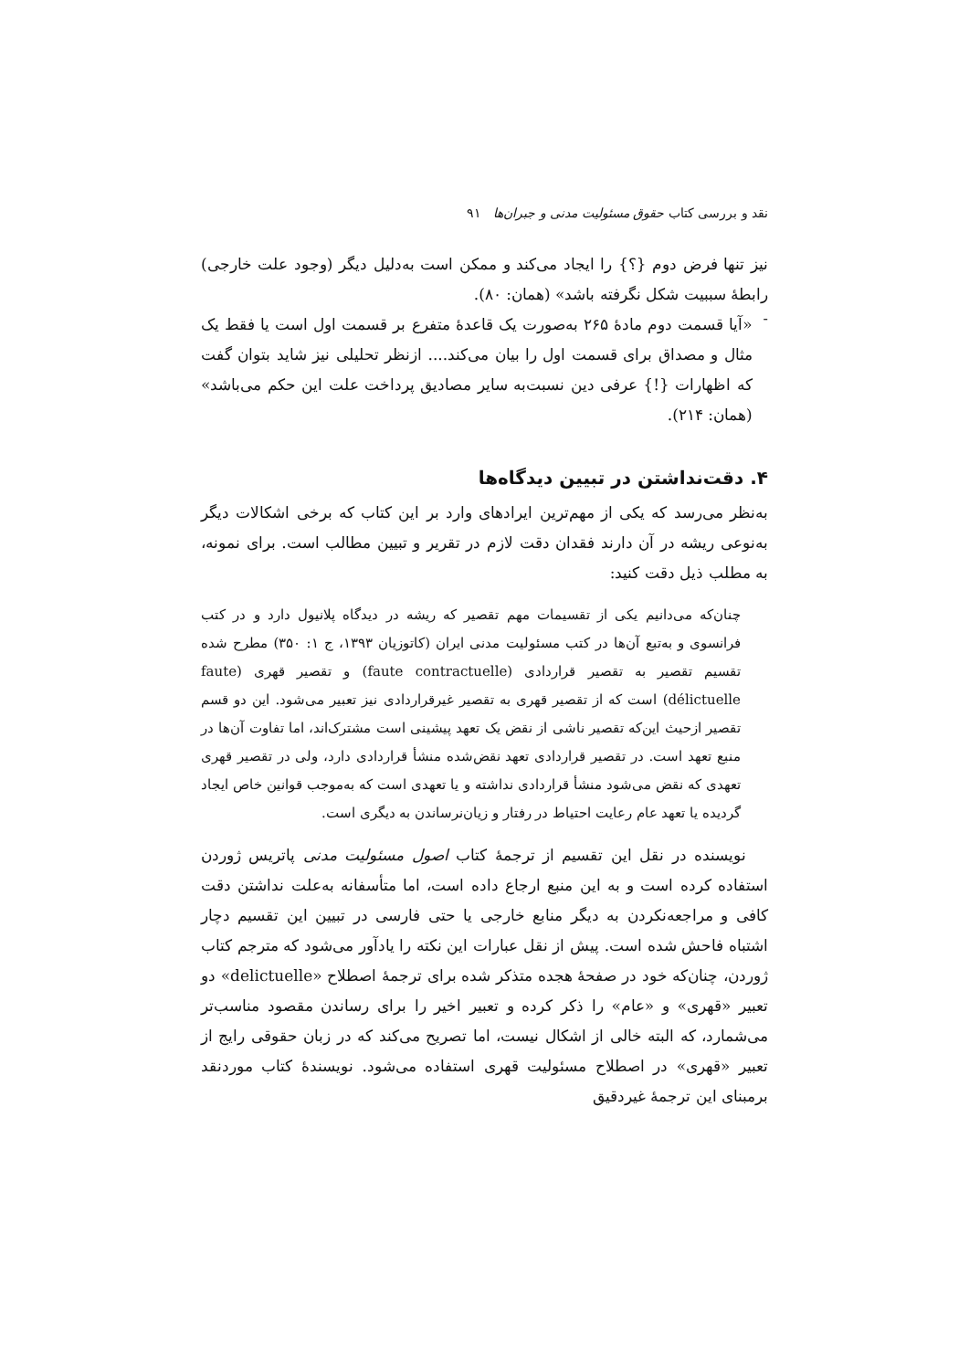نقد و بررسی کتاب حقوق مسئولیت مدنی و جبران‌ها ۹۱
نیز تنها فرض دوم {؟} را ایجاد می‌کند و ممکن است به‌دلیل دیگر (وجود علت خارجی) رابطهٔ سببیت شکل نگرفته باشد» (همان: ۸۰).
-
«آیا قسمت دوم مادهٔ ۲۶۵ به‌صورت یک قاعدهٔ متفرع بر قسمت اول است یا فقط یک مثال و مصداق برای قسمت اول را بیان می‌کند.... ازنظر تحلیلی نیز شاید بتوان گفت که اظهارات {!} عرفی دین نسبت‌به سایر مصادیق پرداخت علت این حکم می‌باشد» (همان: ۲۱۴).
۴. دقت‌نداشتن در تبیین دیدگاه‌ها
به‌نظر می‌رسد که یکی از مهم‌ترین ایرادهای وارد بر این کتاب که برخی اشکالات دیگر به‌نوعی ریشه در آن دارند فقدان دقت لازم در تقریر و تبیین مطالب است. برای نمونه، به مطلب ذیل دقت کنید:
چنان‌که می‌دانیم یکی از تقسیمات مهم تقصیر که ریشه در دیدگاه پلانیول دارد و در کتب فرانسوی و به‌تبع آن‌ها در کتب مسئولیت مدنی ایران (کاتوزیان ۱۳۹۳، ج ۱: ۳۵۰) مطرح شده تقسیم تقصیر به تقصیر قراردادی (faute contractuelle) و تقصیر قهری (faute délictuelle) است که از تقصیر قهری به تقصیر غیرقراردادی نیز تعبیر می‌شود. این دو قسم تقصیر ازحیث این‌که تقصیر ناشی از نقض یک تعهد پیشینی است مشترک‌اند، اما تفاوت آن‌ها در منبع تعهد است. در تقصیر قراردادی تعهد نقض‌شده منشأ قراردادی دارد، ولی در تقصیر قهری تعهدی که نقض می‌شود منشأ قراردادی نداشته و یا تعهدی است که به‌موجب قوانین خاص ایجاد گردیده یا تعهد عام رعایت احتیاط در رفتار و زیان‌نرساندن به دیگری است.
نویسنده در نقل این تقسیم از ترجمهٔ کتاب اصول مسئولیت مدنی پاتریس ژوردن استفاده کرده است و به این منبع ارجاع داده است، اما متأسفانه به‌علت نداشتن دقت کافی و مراجعه‌نکردن به دیگر منابع خارجی یا حتی فارسی در تبیین این تقسیم دچار اشتباه فاحش شده است. پیش از نقل عبارات این نکته را یادآور می‌شود که مترجم کتاب ژوردن، چنان‌که خود در صفحهٔ هجده متذکر شده برای ترجمهٔ اصطلاح «delictuelle» دو تعبیر «قهری» و «عام» را ذکر کرده و تعبیر اخیر را برای رساندن مقصود مناسب‌تر می‌شمارد، که البته خالی از اشکال نیست، اما تصریح می‌کند که در زبان حقوقی رایج از تعبیر «قهری» در اصطلاح مسئولیت قهری استفاده می‌شود. نویسندهٔ کتاب موردنقد برمبنای این ترجمهٔ غیردقیق